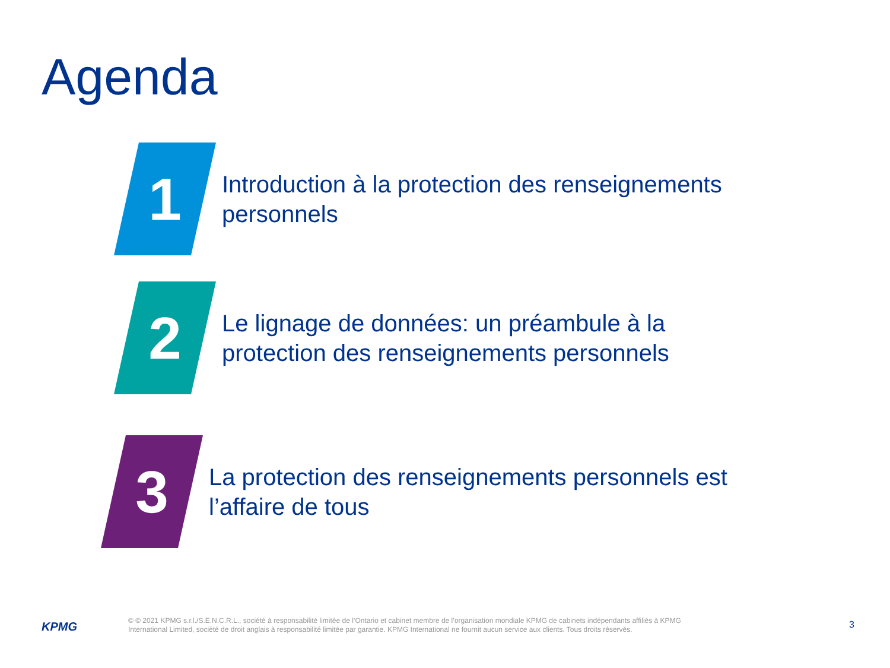Agenda
1
Introduction à la protection des renseignements personnels
2
Le lignage de données: un préambule à la protection des renseignements personnels
3
La protection des renseignements personnels est l’affaire de tous
KPMG
© © 2021 KPMG s.r.l./S.E.N.C.R.L., société à responsabilité limitée de l’Ontario et cabinet membre de l’organisation mondiale KPMG de cabinets indépendants affiliés à KPMG International Limited, société de droit anglais à responsabilité limitée par garantie. KPMG International ne fournit aucun service aux clients. Tous droits réservés.
3